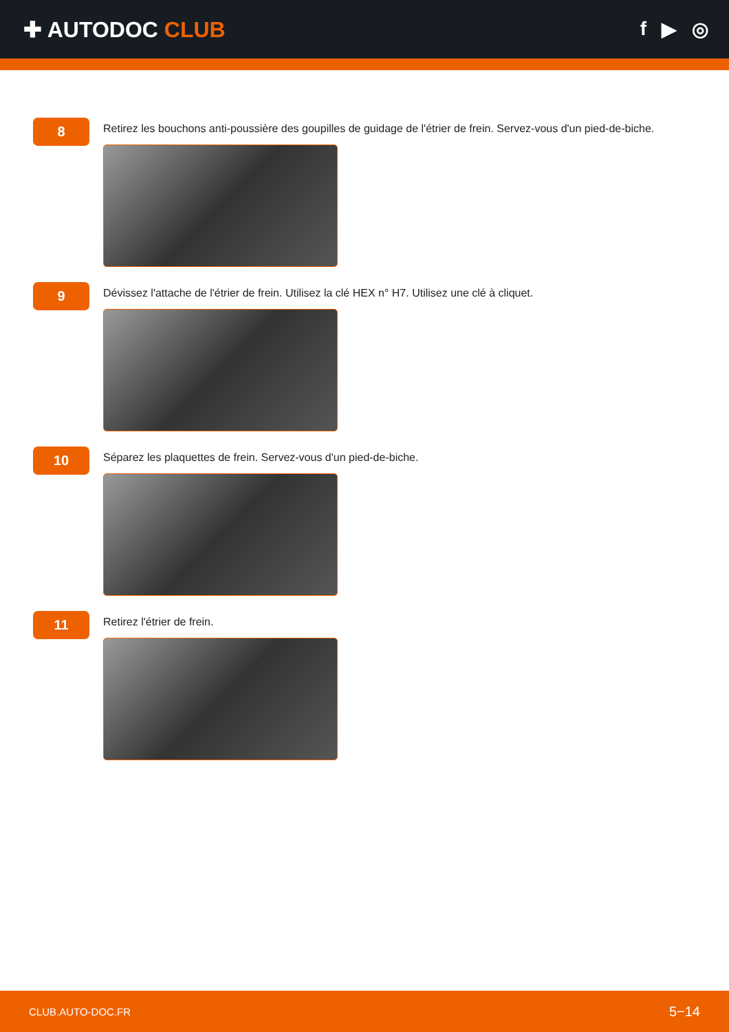✚ AUTODOC CLUB f ▶ ◎
8
Retirez les bouchons anti-poussière des goupilles de guidage de l'étrier de frein. Servez-vous d'un pied-de-biche.
9
Dévissez l'attache de l'étrier de frein. Utilisez la clé HEX n° H7. Utilisez une clé à cliquet.
10
Séparez les plaquettes de frein. Servez-vous d'un pied-de-biche.
11
Retirez l'étrier de frein.
CLUB.AUTO-DOC.FR 5−14